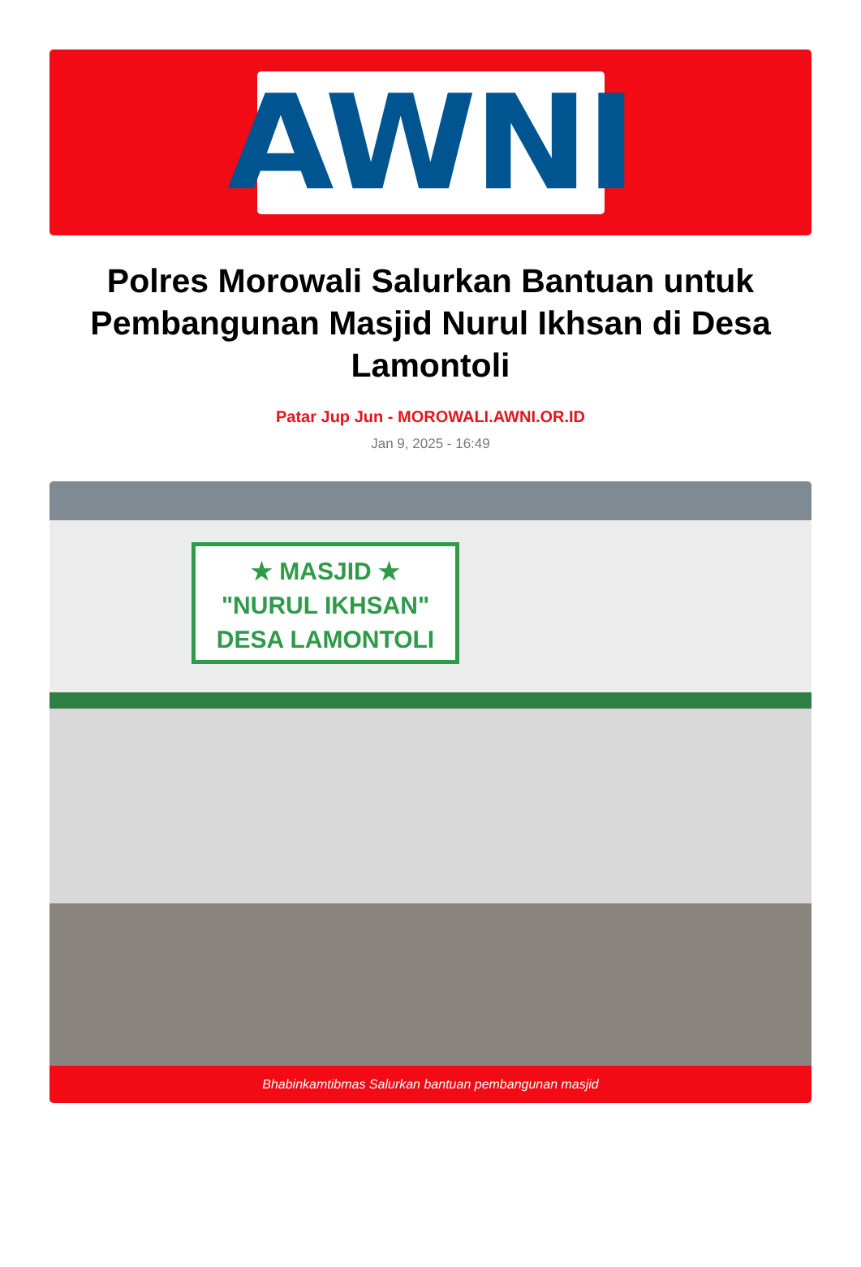AWNI
Polres Morowali Salurkan Bantuan untuk Pembangunan Masjid Nurul Ikhsan di Desa Lamontoli
Patar Jup Jun - MOROWALI.AWNI.OR.ID
Jan 9, 2025 - 16:49
★ MASJID ★
"NURUL IKHSAN"
DESA LAMONTOLI
Bhabinkamtibmas Salurkan bantuan pembangunan masjid